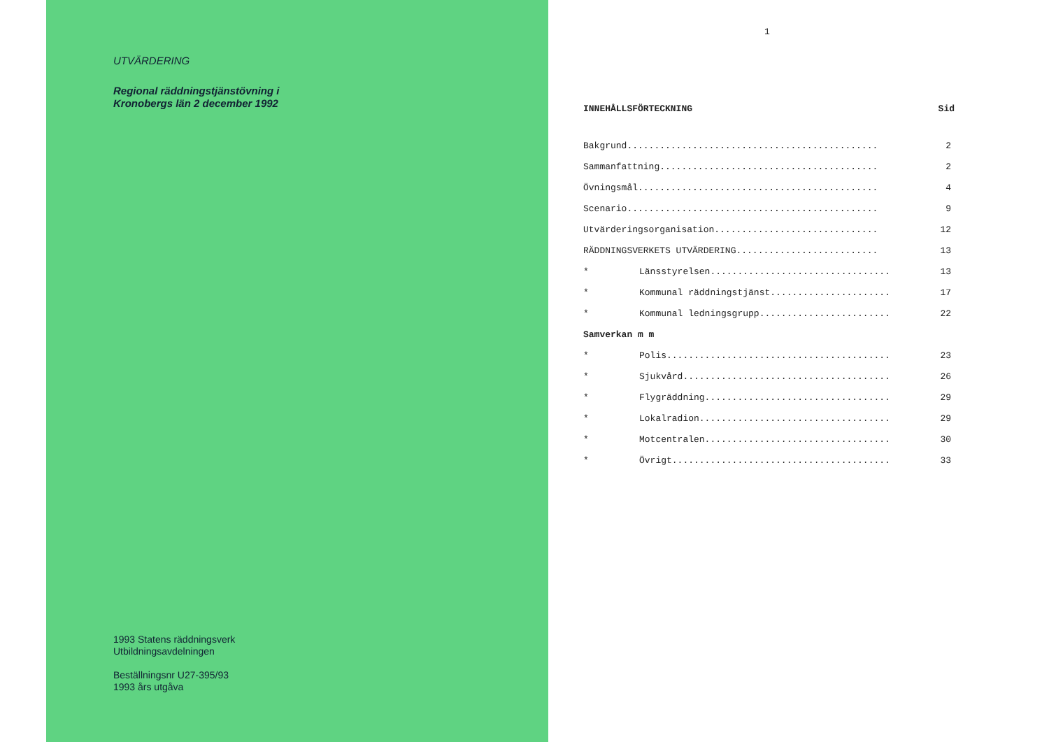UTVÄRDERING
Regional räddningstjänstövning i
Kronobergs län 2 december 1992
1993 Statens räddningsverk
Utbildningsavdelningen
Beställningsnr U27-395/93
1993 års utgåva
1
INNEHÅLLSFÖRTECKNING Sid
Bakgrund.............................................. 2
Sammanfattning........................................ 2
Övningsmål............................................ 4
Scenario.............................................. 9
Utvärderingsorganisation.............................. 12
RÄDDNINGSVERKETS UTVÄRDERING.......................... 13
* Länsstyrelsen................................. 13
* Kommunal räddningstjänst...................... 17
* Kommunal ledningsgrupp........................ 22
Samverkan m m
* Polis......................................... 23
* Sjukvård...................................... 26
* Flygräddning.................................. 29
* Lokalradion................................... 29
* Motcentralen.................................. 30
* Övrigt........................................ 33